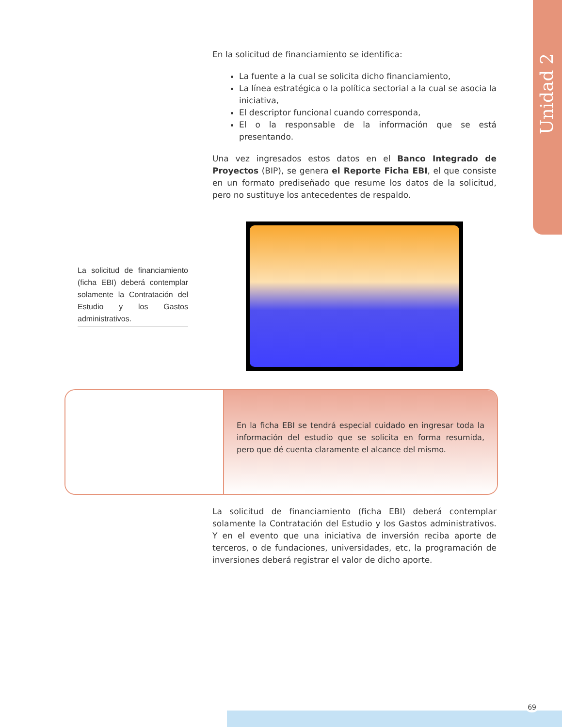Unidad 2
En la solicitud de financiamiento se identifica:
La fuente a la cual se solicita dicho financiamiento,
La línea estratégica o la política sectorial a la cual se asocia la iniciativa,
El descriptor funcional cuando corresponda,
El o la responsable de la información que se está presentando.
Una vez ingresados estos datos en el Banco Integrado de Proyectos (BIP), se genera el Reporte Ficha EBI, el que consiste en un formato prediseñado que resume los datos de la solicitud, pero no sustituye los antecedentes de respaldo.
La solicitud de financiamiento (ficha EBI) deberá contemplar solamente la Contratación del Estudio y los Gastos administrativos.
En la ficha EBI se tendrá especial cuidado en ingresar toda la información del estudio que se solicita en forma resumida, pero que dé cuenta claramente el alcance del mismo.
La solicitud de financiamiento (ficha EBI) deberá contemplar solamente la Contratación del Estudio y los Gastos administrativos. Y en el evento que una iniciativa de inversión reciba aporte de terceros, o de fundaciones, universidades, etc, la programación de inversiones deberá registrar el valor de dicho aporte.
69